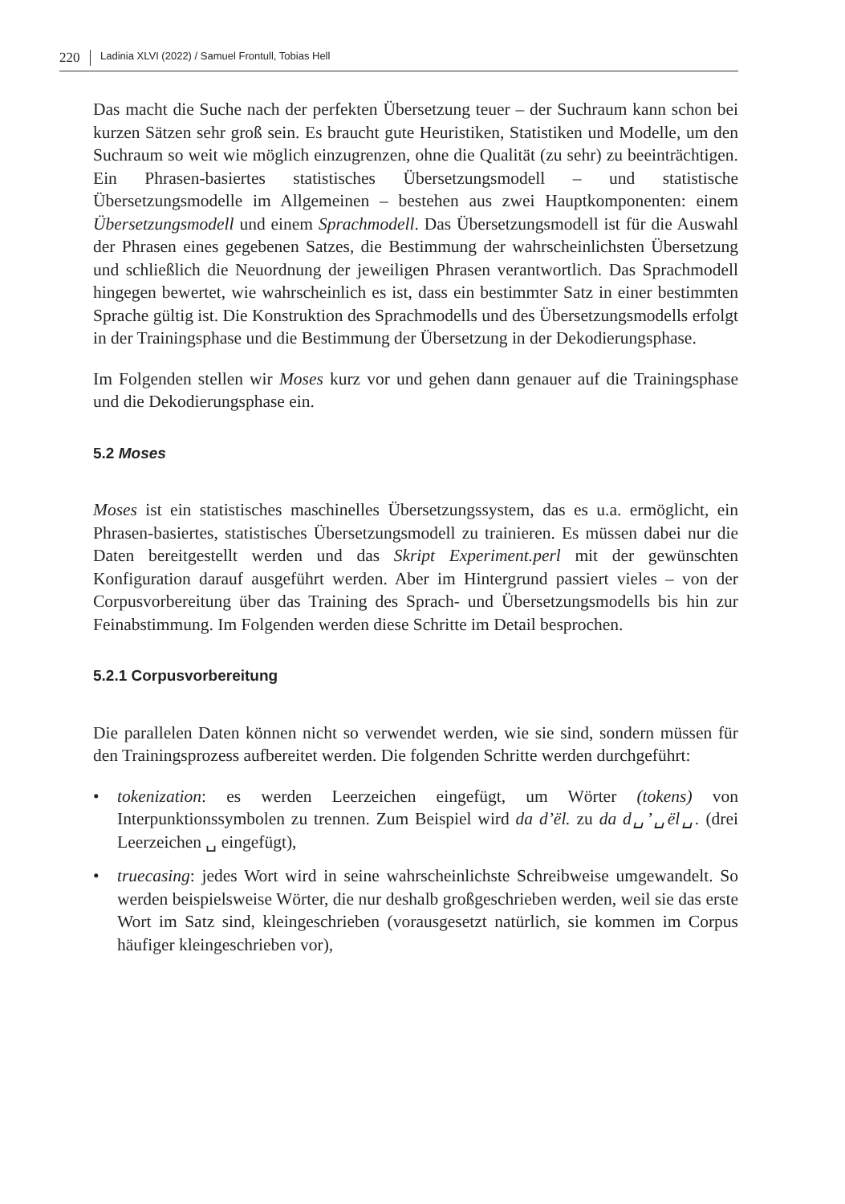220 Ladinia XLVI (2022) / Samuel Frontull, Tobias Hell
Das macht die Suche nach der perfekten Übersetzung teuer – der Suchraum kann schon bei kurzen Sätzen sehr groß sein. Es braucht gute Heuristiken, Statistiken und Modelle, um den Suchraum so weit wie möglich einzugrenzen, ohne die Qualität (zu sehr) zu beeinträchtigen. Ein Phrasen-basiertes statistisches Übersetzungsmodell – und statistische Übersetzungsmodelle im Allgemeinen – bestehen aus zwei Hauptkomponenten: einem Übersetzungsmodell und einem Sprachmodell. Das Übersetzungsmodell ist für die Auswahl der Phrasen eines gegebenen Satzes, die Bestimmung der wahrscheinlichsten Übersetzung und schließlich die Neuordnung der jeweiligen Phrasen verantwortlich. Das Sprachmodell hingegen bewertet, wie wahrscheinlich es ist, dass ein bestimmter Satz in einer bestimmten Sprache gültig ist. Die Konstruktion des Sprachmodells und des Übersetzungsmodells erfolgt in der Trainingsphase und die Bestimmung der Übersetzung in der Dekodierungsphase.
Im Folgenden stellen wir Moses kurz vor und gehen dann genauer auf die Trainingsphase und die Dekodierungsphase ein.
5.2 Moses
Moses ist ein statistisches maschinelles Übersetzungssystem, das es u.a. ermöglicht, ein Phrasen-basiertes, statistisches Übersetzungsmodell zu trainieren. Es müssen dabei nur die Daten bereitgestellt werden und das Skript Experiment.perl mit der gewünschten Konfiguration darauf ausgeführt werden. Aber im Hintergrund passiert vieles – von der Corpusvorbereitung über das Training des Sprach- und Übersetzungsmodells bis hin zur Feinabstimmung. Im Folgenden werden diese Schritte im Detail besprochen.
5.2.1 Corpusvorbereitung
Die parallelen Daten können nicht so verwendet werden, wie sie sind, sondern müssen für den Trainingsprozess aufbereitet werden. Die folgenden Schritte werden durchgeführt:
• tokenization: es werden Leerzeichen eingefügt, um Wörter (tokens) von Interpunktionssymbolen zu trennen. Zum Beispiel wird da d’ël. zu da d␣’␣ël␣. (drei Leerzeichen ␣ eingefügt),
• truecasing: jedes Wort wird in seine wahrscheinlichste Schreibweise umgewandelt. So werden beispielsweise Wörter, die nur deshalb großgeschrieben werden, weil sie das erste Wort im Satz sind, kleingeschrieben (vorausgesetzt natürlich, sie kommen im Corpus häufiger kleingeschrieben vor),